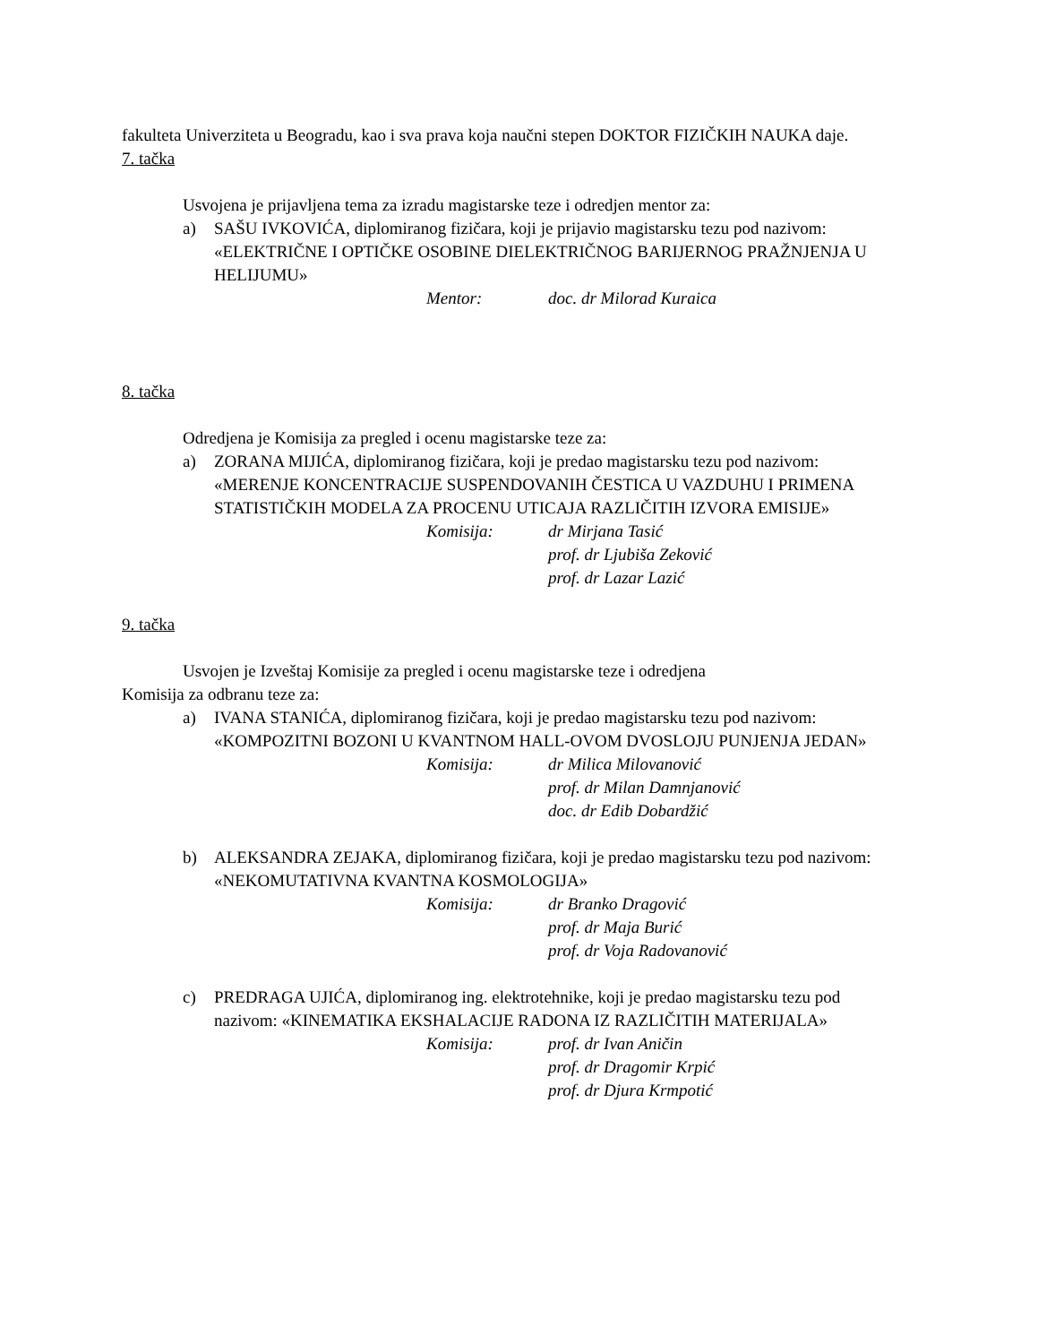fakulteta Univerziteta u Beogradu, kao i sva prava koja naučni stepen DOKTOR FIZIČKIH NAUKA daje.
7. tačka
Usvojena je prijavljena tema za izradu magistarske teze i odredjen mentor za:
a) SAŠU IVKOVIĆA, diplomiranog fizičara, koji je prijavio magistarsku tezu pod nazivom: «ELEKTRIČNE I OPTIČKE OSOBINE DIELEKTRIČNOG BARIJERNOG PRAŽNJENJA U HELIJUMU»
Mentor: doc. dr Milorad Kuraica
8. tačka
Odredjena je Komisija za pregled i ocenu magistarske teze za:
a) ZORANA MIJIĆA, diplomiranog fizičara, koji je predao magistarsku tezu pod nazivom: «MERENJE KONCENTRACIJE SUSPENDOVANIH ČESTICA U VAZDUHU I PRIMENA STATISTIČKIH MODELA ZA PROCENU UTICAJA RAZLIČITIH IZVORA EMISIJE»
Komisija: dr Mirjana Tasić
prof. dr Ljubiša Zeković
prof. dr Lazar Lazić
9. tačka
Usvojen je Izveštaj Komisije za pregled i ocenu magistarske teze i odredjena
Komisija za odbranu teze za:
a) IVANA STANIĆA, diplomiranog fizičara, koji je predao magistarsku tezu pod nazivom: «KOMPOZITNI BOZONI U KVANTNOM HALL-OVOM DVOSLOJU PUNJENJA JEDAN»
Komisija: dr Milica Milovanović
prof. dr Milan Damnjanović
doc. dr Edib Dobardžić
b) ALEKSANDRA ZEJAKA, diplomiranog fizičara, koji je predao magistarsku tezu pod nazivom: «NEKOMUTATIVNA KVANTNA KOSMOLOGIJA»
Komisija: dr Branko Dragović
prof. dr Maja Burić
prof. dr Voja Radovanović
c) PREDRAGA UJIĆA, diplomiranog ing. elektrotehnike, koji je predao magistarsku tezu pod nazivom: «KINEMATIKA EKSHALACIJE RADONA IZ RAZLIČITIH MATERIJALA»
Komisija: prof. dr Ivan Aničin
prof. dr Dragomir Krpić
prof. dr Djura Krmpotić